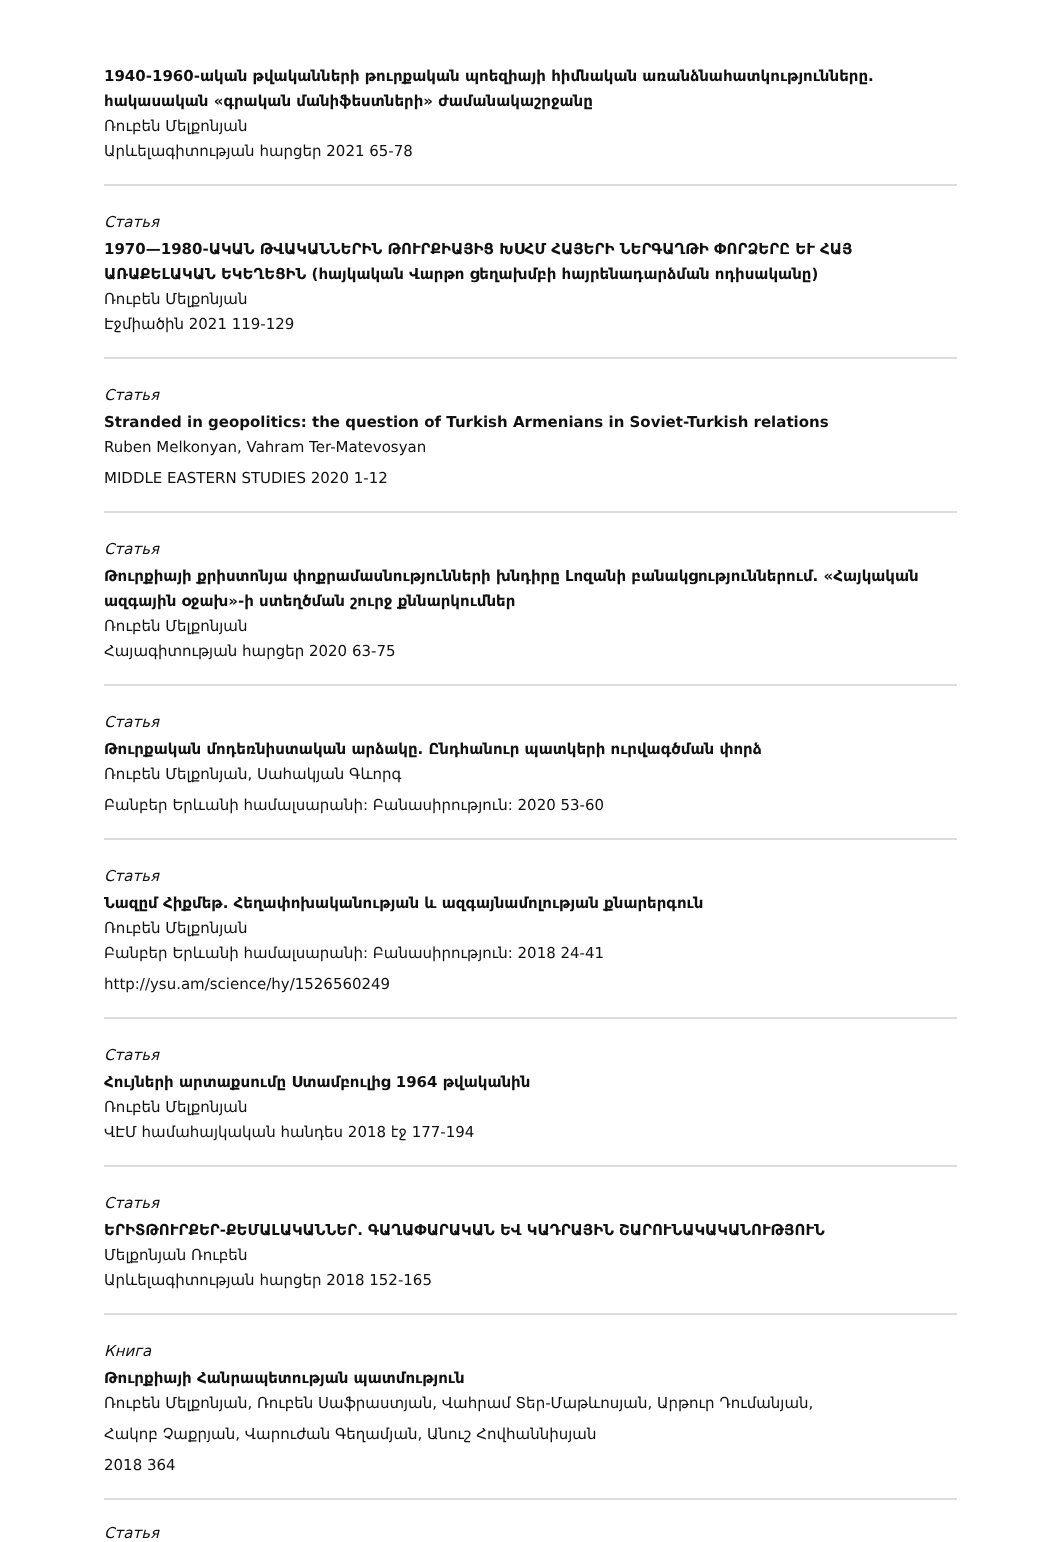1940-1960-ական թվականների թուրքական պոեզիայի հիմնական առանձնահատկությունները. հակասական «գրական մանիֆեստների» ժամանակաշրջանը
Ռուբեն Մելքոնյան
Արևելագիտության հարցեր 2021 65-78
Статья
1970—1980-ԱԿԱՆ ԹՎԱԿԱՆՆԵՐԻՆ ԹՈՒՐՔԻԱՅԻՑ ԽՍՀՄ ՀԱՅԵՐԻ ՆԵՐԳԱՂԹԻ ՓՈՐՁԵՐԸ ԵՒ ՀԱՅ ԱՌԱՔԵԼԱԿԱՆ ԵԿԵՂԵՑԻՆ (հայկական Վարթո ցեղախմբի հայրենադարձման ոդիսականը)
Ռուբեն Մելքոնյան
Էջմիածին 2021 119-129
Статья
Stranded in geopolitics: the question of Turkish Armenians in Soviet-Turkish relations
Ruben Melkonyan, Vahram Ter-Matevosyan
MIDDLE EASTERN STUDIES 2020 1-12
Статья
Թուրքիայի քրիստոնյա փոքրամասնությունների խնդիրը Լոզանի բանակցություններում. «Հայկական ազգային օջախ»-ի ստեղծման շուրջ քննարկումներ
Ռուբեն Մելքոնյան
Հայագիտության հարցեր 2020 63-75
Статья
Թուրքական մոդեռնիստական արձակը. Ընդհանուր պատկերի ուրվագծման փորձ
Ռուբեն Մելքոնյան, Սահակյան Գևորգ
Բանբեր Երևանի համալսարանի: Բանասիրություն: 2020 53-60
Статья
Նազըմ Հիքմեթ. Հեղափոխականության և ազգայնամոլության քնարերգուն
Ռուբեն Մելքոնյան
Բանբեր Երևանի համալսարանի: Բանասիրություն: 2018 24-41
http://ysu.am/science/hy/1526560249
Статья
Հույների արտաքսումը Ստամբուլից 1964 թվականին
Ռուբեն Մելքոնյան
ՎԷՄ համահայկական հանդես 2018 էջ 177-194
Статья
ԵՐԻՏԹՈՒՐՔԵՐ-ՔԵՄԱԼԱԿԱՆՆԵՐ. ԳԱՂԱՓԱՐԱԿԱՆ ԵՎ ԿԱԴՐԱՅԻՆ ՇԱՐՈՒՆԱԿԱԿԱՆՈՒԹՅՈՒՆ
Մելքոնյան Ռուբեն
Արևելագիտության հարցեր 2018 152-165
Книга
Թուրքիայի Հանրապետության պատմություն
Ռուբեն Մելքոնյան, Ռուբեն Սաֆրաստյան, Վահրամ Տեր-Մաթևոսյան, Արթուր Դումանյան,
Հակոբ Չաքրյան, Վարուժան Գեղամյան, Անուշ Հովհաննիսյան
2018 364
Статья